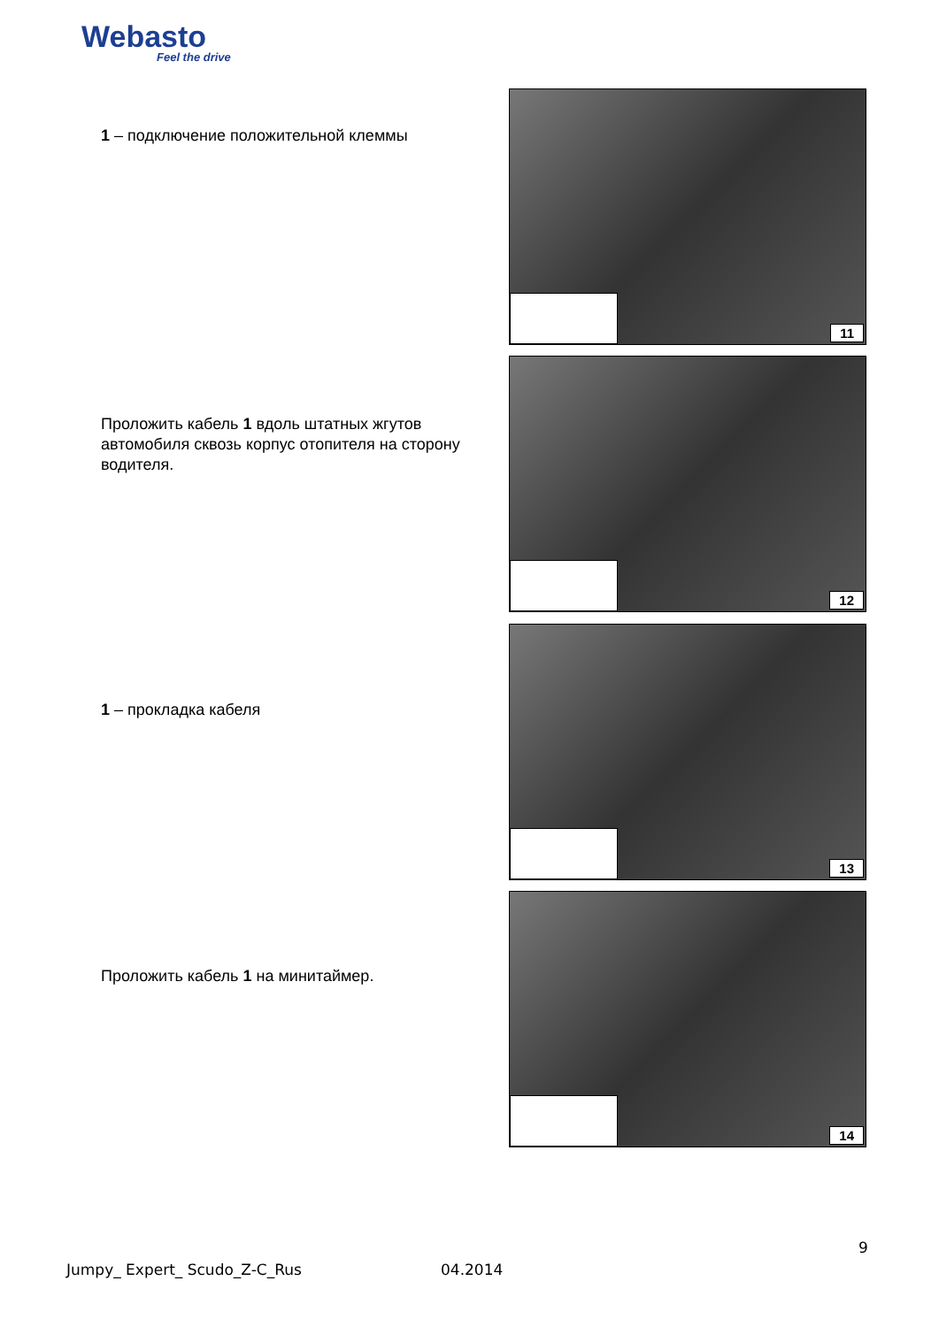Webasto
Feel the drive
1 – подключение положительной клеммы
11
Проложить кабель 1 вдоль штатных жгутов автомобиля сквозь корпус отопителя на сторону водителя.
12
1 – прокладка кабеля
13
Проложить кабель 1 на минитаймер.
14
9
Jumpy_ Expert_ Scudo_Z-C_Rus 04.2014